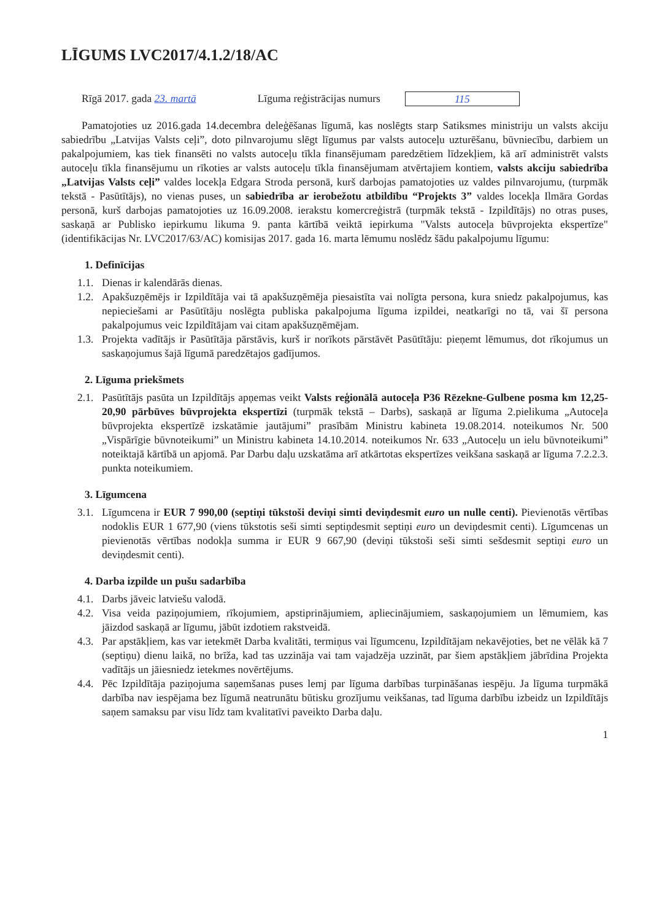LĪGUMS LVC2017/4.1.2/18/AC
Rīgā 2017. gada 23. martā Līguma reģistrācijas numurs 115
Pamatojoties uz 2016.gada 14.decembra deleģēšanas līgumā, kas noslēgts starp Satiksmes ministriju un valsts akciju sabiedrību „Latvijas Valsts ceļi”, doto pilnvarojumu slēgt līgumus par valsts autoceļu uzturēšanu, būvniecību, darbiem un pakalpojumiem, kas tiek finansēti no valsts autoceļu tīkla finansējumam paredzētiem līdzekļiem, kā arī administrēt valsts autoceļu tīkla finansējumu un rīkoties ar valsts autoceļu tīkla finansējumam atvērtajiem kontiem, valsts akciju sabiedrība „Latvijas Valsts ceļi” valdes locekļa Edgara Stroda personā, kurš darbojas pamatojoties uz valdes pilnvarojumu, (turpmāk tekstā - Pasūtītājs), no vienas puses, un sabiedrība ar ierobežotu atbildību “Projekts 3” valdes locekļa Ilmāra Gordas personā, kurš darbojas pamatojoties uz 16.09.2008. ierakstu komercreģistrā (turpmāk tekstā - Izpildītājs) no otras puses, saskaņā ar Publisko iepirkumu likuma 9. panta kārtībā veiktā iepirkuma "Valsts autoceļa būvprojekta ekspertīze" (identifikācijas Nr. LVC2017/63/AC) komisijas 2017. gada 16. marta lēmumu noslēdz šādu pakalpojumu līgumu:
1. Definīcijas
1.1.
Dienas ir kalendārās dienas.
1.2.
Apakšuzņēmējs ir Izpildītāja vai tā apakšuzņēmēja piesaistīta vai nolīgta persona, kura sniedz pakalpojumus, kas nepieciešami ar Pasūtītāju noslēgta publiska pakalpojuma līguma izpildei, neatkarīgi no tā, vai šī persona pakalpojumus veic Izpildītājam vai citam apakšuzņēmējam.
1.3.
Projekta vadītājs ir Pasūtītāja pārstāvis, kurš ir norīkots pārstāvēt Pasūtītāju: pieņemt lēmumus, dot rīkojumus un saskaņojumus šajā līgumā paredzētajos gadījumos.
2. Līguma priekšmets
2.1.
Pasūtītājs pasūta un Izpildītājs apņemas veikt Valsts reģionālā autoceļa P36 Rēzekne-Gulbene posma km 12,25-20,90 pārbūves būvprojekta ekspertīzi (turpmāk tekstā – Darbs), saskaņā ar līguma 2.pielikuma „Autoceļa būvprojekta ekspertīzē izskatāmie jautājumi” prasībām Ministru kabineta 19.08.2014. noteikumos Nr. 500 „Vispārīgie būvnoteikumi” un Ministru kabineta 14.10.2014. noteikumos Nr. 633 „Autoceļu un ielu būvnoteikumi” noteiktajā kārtībā un apjomā. Par Darbu daļu uzskatāma arī atkārtotas ekspertīzes veikšana saskaņā ar līguma 7.2.2.3. punkta noteikumiem.
3. Līgumcena
3.1.
Līgumcena ir EUR 7 990,00 (septiņi tūkstoši deviņi simti deviņdesmit euro un nulle centi). Pievienotās vērtības nodoklis EUR 1 677,90 (viens tūkstotis seši simti septiņdesmit septiņi euro un deviņdesmit centi). Līgumcenas un pievienotās vērtības nodokļa summa ir EUR 9 667,90 (deviņi tūkstoši seši simti sešdesmit septiņi euro un deviņdesmit centi).
4. Darba izpilde un pušu sadarbība
4.1.
Darbs jāveic latviešu valodā.
4.2.
Visa veida paziņojumiem, rīkojumiem, apstiprinājumiem, apliecinājumiem, saskaņojumiem un lēmumiem, kas jāizdod saskaņā ar līgumu, jābūt izdotiem rakstveidā.
4.3.
Par apstākļiem, kas var ietekmēt Darba kvalitāti, termiņus vai līgumcenu, Izpildītājam nekavējoties, bet ne vēlāk kā 7 (septiņu) dienu laikā, no brīža, kad tas uzzināja vai tam vajadzēja uzzināt, par šiem apstākļiem jābrīdina Projekta vadītājs un jāiesniedz ietekmes novērtējums.
4.4.
Pēc Izpildītāja paziņojuma saņemšanas puses lemj par līguma darbības turpināšanas iespēju. Ja līguma turpmākā darbība nav iespējama bez līgumā neatrunātu būtisku grozījumu veikšanas, tad līguma darbību izbeidz un Izpildītājs saņem samaksu par visu līdz tam kvalitatīvi paveikto Darba daļu.
1